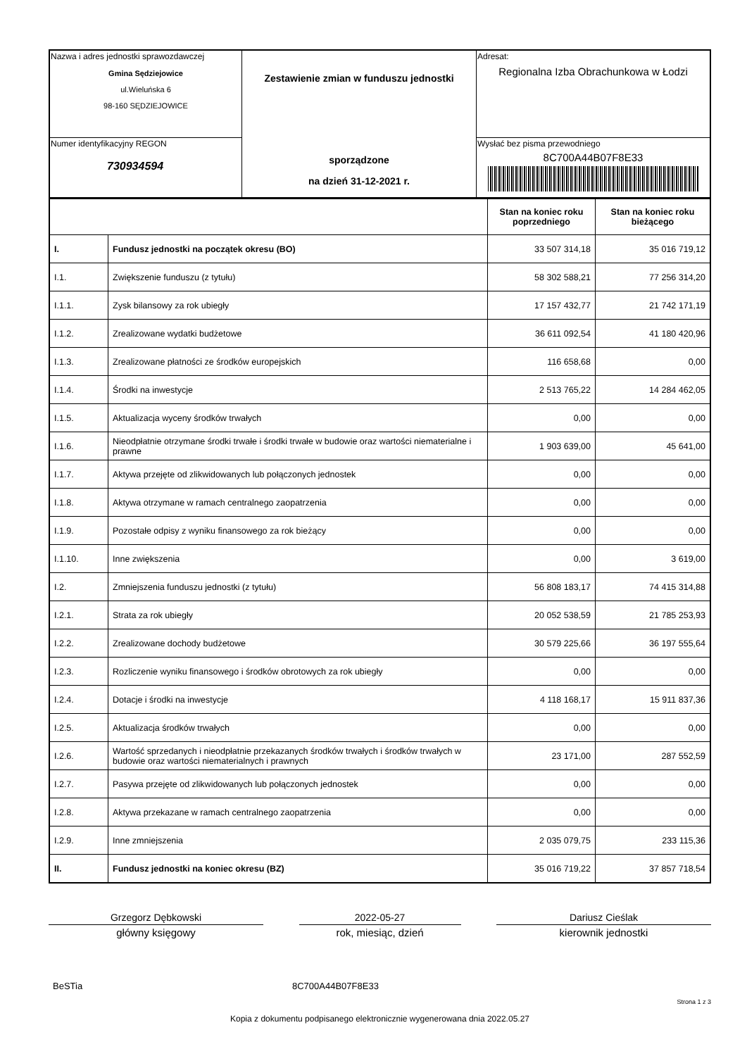| Nazwa i adres jednostki sprawozdawczej Gmina Sędziejowice ul.Wieluńska 6 98-160 SĘDZIEJOWICE | Zestawienie zmian w funduszu jednostki sporządzone na dzień 31-12-2021 r. | Adresat: Regionalna Izba Obrachunkowa w Łodzi |
| Numer identyfikacyjny REGON 730934594 | | Wysłać bez pisma przewodniego 8C700A44B07F8E33 |
| | | Stan na koniec roku poprzedniego | Stan na koniec roku bieżącego |
| I. | Fundusz jednostki na początek okresu (BO) | 33 507 314,18 | 35 016 719,12 |
| I.1. | Zwiększenie funduszu (z tytułu) | 58 302 588,21 | 77 256 314,20 |
| I.1.1. | Zysk bilansowy za rok ubiegły | 17 157 432,77 | 21 742 171,19 |
| I.1.2. | Zrealizowane wydatki budżetowe | 36 611 092,54 | 41 180 420,96 |
| I.1.3. | Zrealizowane płatności ze środków europejskich | 116 658,68 | 0,00 |
| I.1.4. | Środki na inwestycje | 2 513 765,22 | 14 284 462,05 |
| I.1.5. | Aktualizacja wyceny środków trwałych | 0,00 | 0,00 |
| I.1.6. | Nieodpłatnie otrzymane środki trwałe i środki trwałe w budowie oraz wartości niematerialne i prawne | 1 903 639,00 | 45 641,00 |
| I.1.7. | Aktywa przejęte od zlikwidowanych lub połączonych jednostek | 0,00 | 0,00 |
| I.1.8. | Aktywa otrzymane w ramach centralnego zaopatrzenia | 0,00 | 0,00 |
| I.1.9. | Pozostałe odpisy z wyniku finansowego za rok bieżący | 0,00 | 0,00 |
| I.1.10. | Inne zwiększenia | 0,00 | 3 619,00 |
| I.2. | Zmniejszenia funduszu jednostki (z tytułu) | 56 808 183,17 | 74 415 314,88 |
| I.2.1. | Strata za rok ubiegły | 20 052 538,59 | 21 785 253,93 |
| I.2.2. | Zrealizowane dochody budżetowe | 30 579 225,66 | 36 197 555,64 |
| I.2.3. | Rozliczenie wyniku finansowego i środków obrotowych za rok ubiegły | 0,00 | 0,00 |
| I.2.4. | Dotacje i środki na inwestycje | 4 118 168,17 | 15 911 837,36 |
| I.2.5. | Aktualizacja środków trwałych | 0,00 | 0,00 |
| I.2.6. | Wartość sprzedanych i nieodpłatnie przekazanych środków trwałych i środków trwałych w budowie oraz wartości niematerialnych i prawnych | 23 171,00 | 287 552,59 |
| I.2.7. | Pasywa przejęte od zlikwidowanych lub połączonych jednostek | 0,00 | 0,00 |
| I.2.8. | Aktywa przekazane w ramach centralnego zaopatrzenia | 0,00 | 0,00 |
| I.2.9. | Inne zmniejszenia | 2 035 079,75 | 233 115,36 |
| II. | Fundusz jednostki na koniec okresu (BZ) | 35 016 719,22 | 37 857 718,54 |
Grzegorz Dębkowski 2022-05-27 Dariusz Cieślak
główny księgowy rok, miesiąc, dzień kierownik jednostki
BeSTia 8C700A44B07F8E33
Strona 1 z 3
Kopia z dokumentu podpisanego elektronicznie wygenerowana dnia 2022.05.27